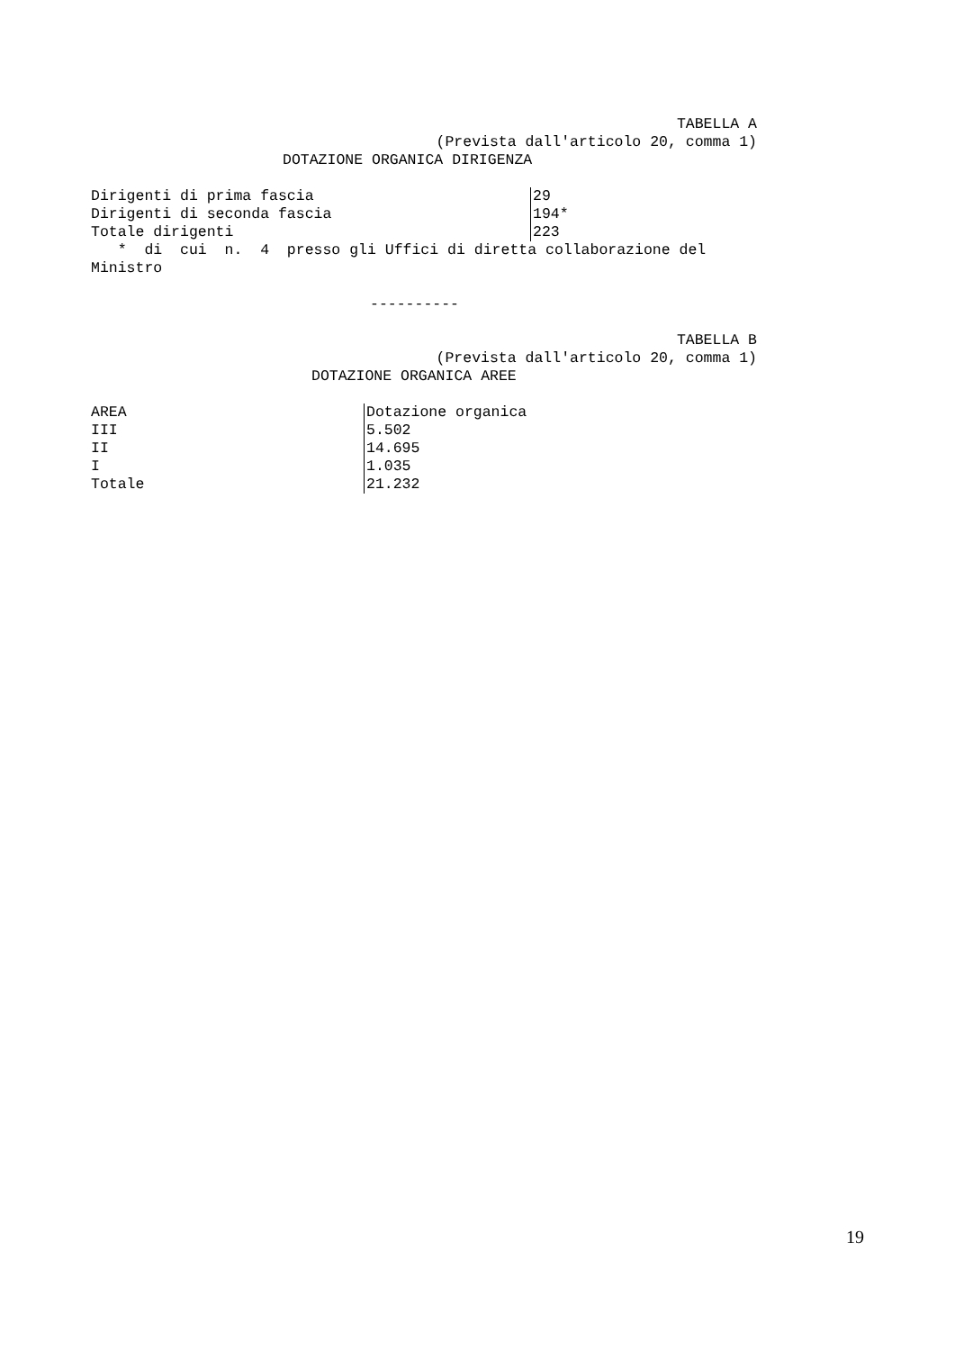TABELLA A
(Prevista dall'articolo 20, comma 1)
DOTAZIONE ORGANICA DIRIGENZA
| Dirigenti di prima fascia | 29 |
| Dirigenti di seconda fascia | 194* |
| Totale dirigenti | 223 |
* di cui n. 4 presso gli Uffici di diretta collaborazione del
Ministro
----------
TABELLA B
(Prevista dall'articolo 20, comma 1)
DOTAZIONE ORGANICA AREE
| AREA | Dotazione organica |
| III | 5.502 |
| II | 14.695 |
| I | 1.035 |
| Totale | 21.232 |
19